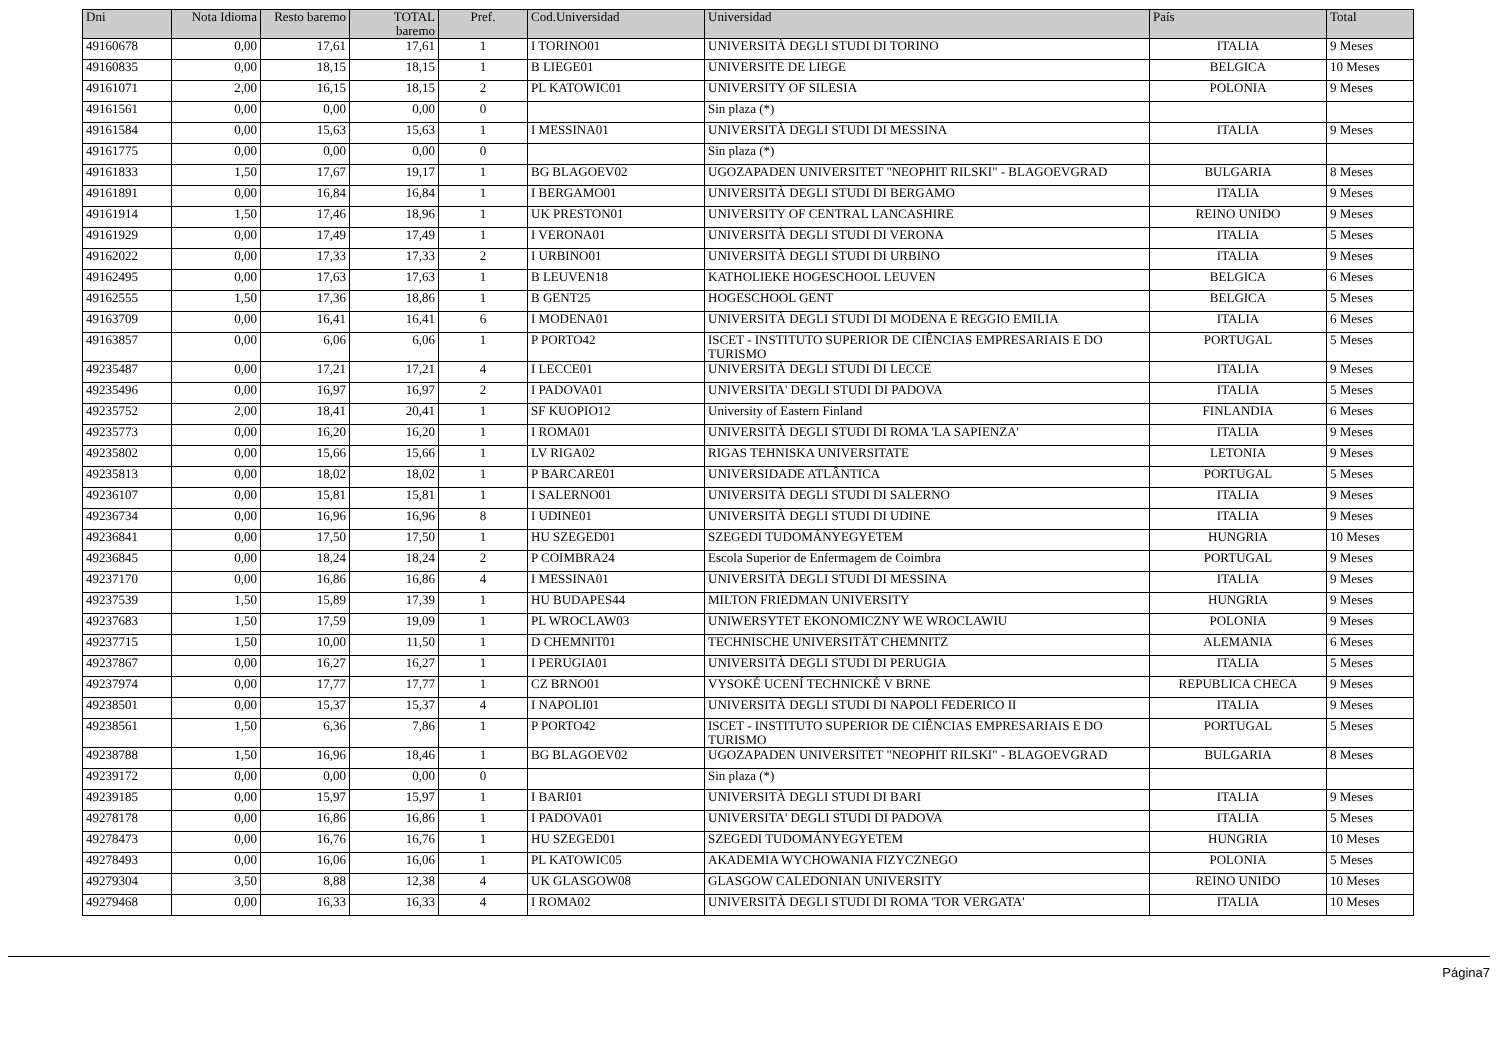| Dni | Nota Idioma | Resto baremo | TOTAL baremo | Pref. | Cod.Universidad | Universidad | País | Total |
| --- | --- | --- | --- | --- | --- | --- | --- | --- |
| 49160678 | 0,00 | 17,61 | 17,61 | 1 | I TORINO01 | UNIVERSITÀ DEGLI STUDI DI TORINO | ITALIA | 9 Meses |
| 49160835 | 0,00 | 18,15 | 18,15 | 1 | B LIEGE01 | UNIVERSITE DE LIEGE | BELGICA | 10 Meses |
| 49161071 | 2,00 | 16,15 | 18,15 | 2 | PL KATOWIC01 | UNIVERSITY OF SILESIA | POLONIA | 9 Meses |
| 49161561 | 0,00 | 0,00 | 0,00 | 0 | | Sin plaza (*) | | |
| 49161584 | 0,00 | 15,63 | 15,63 | 1 | I MESSINA01 | UNIVERSITÀ DEGLI STUDI DI MESSINA | ITALIA | 9 Meses |
| 49161775 | 0,00 | 0,00 | 0,00 | 0 | | Sin plaza (*) | | |
| 49161833 | 1,50 | 17,67 | 19,17 | 1 | BG BLAGOEV02 | UGOZAPADEN UNIVERSITET "NEOPHIT RILSKI" - BLAGOEVGRAD | BULGARIA | 8 Meses |
| 49161891 | 0,00 | 16,84 | 16,84 | 1 | I BERGAMO01 | UNIVERSITÀ DEGLI STUDI DI BERGAMO | ITALIA | 9 Meses |
| 49161914 | 1,50 | 17,46 | 18,96 | 1 | UK PRESTON01 | UNIVERSITY OF CENTRAL LANCASHIRE | REINO UNIDO | 9 Meses |
| 49161929 | 0,00 | 17,49 | 17,49 | 1 | I VERONA01 | UNIVERSITÀ DEGLI STUDI DI VERONA | ITALIA | 5 Meses |
| 49162022 | 0,00 | 17,33 | 17,33 | 2 | I URBINO01 | UNIVERSITÀ DEGLI STUDI DI URBINO | ITALIA | 9 Meses |
| 49162495 | 0,00 | 17,63 | 17,63 | 1 | B LEUVEN18 | KATHOLIEKE HOGESCHOOL LEUVEN | BELGICA | 6 Meses |
| 49162555 | 1,50 | 17,36 | 18,86 | 1 | B GENT25 | HOGESCHOOL GENT | BELGICA | 5 Meses |
| 49163709 | 0,00 | 16,41 | 16,41 | 6 | I MODENA01 | UNIVERSITÀ DEGLI STUDI DI MODENA E REGGIO EMILIA | ITALIA | 6 Meses |
| 49163857 | 0,00 | 6,06 | 6,06 | 1 | P PORTO42 | ISCET - INSTITUTO SUPERIOR DE CIÊNCIAS EMPRESARIAIS E DO TURISMO | PORTUGAL | 5 Meses |
| 49235487 | 0,00 | 17,21 | 17,21 | 4 | I LECCE01 | UNIVERSITÀ DEGLI STUDI DI LECCE | ITALIA | 9 Meses |
| 49235496 | 0,00 | 16,97 | 16,97 | 2 | I PADOVA01 | UNIVERSITA' DEGLI STUDI DI PADOVA | ITALIA | 5 Meses |
| 49235752 | 2,00 | 18,41 | 20,41 | 1 | SF KUOPIO12 | University of Eastern Finland | FINLANDIA | 6 Meses |
| 49235773 | 0,00 | 16,20 | 16,20 | 1 | I ROMA01 | UNIVERSITÀ DEGLI STUDI DI ROMA 'LA SAPIENZA' | ITALIA | 9 Meses |
| 49235802 | 0,00 | 15,66 | 15,66 | 1 | LV RIGA02 | RIGAS TEHNISKA UNIVERSITATE | LETONIA | 9 Meses |
| 49235813 | 0,00 | 18,02 | 18,02 | 1 | P BARCARE01 | UNIVERSIDADE ATLÂNTICA | PORTUGAL | 5 Meses |
| 49236107 | 0,00 | 15,81 | 15,81 | 1 | I SALERNO01 | UNIVERSITÀ DEGLI STUDI DI SALERNO | ITALIA | 9 Meses |
| 49236734 | 0,00 | 16,96 | 16,96 | 8 | I UDINE01 | UNIVERSITÀ DEGLI STUDI DI UDINE | ITALIA | 9 Meses |
| 49236841 | 0,00 | 17,50 | 17,50 | 1 | HU SZEGED01 | SZEGEDI TUDOMÁNYEGYETEM | HUNGRIA | 10 Meses |
| 49236845 | 0,00 | 18,24 | 18,24 | 2 | P COIMBRA24 | Escola Superior de Enfermagem de Coimbra | PORTUGAL | 9 Meses |
| 49237170 | 0,00 | 16,86 | 16,86 | 4 | I MESSINA01 | UNIVERSITÀ DEGLI STUDI DI MESSINA | ITALIA | 9 Meses |
| 49237539 | 1,50 | 15,89 | 17,39 | 1 | HU BUDAPES44 | MILTON FRIEDMAN UNIVERSITY | HUNGRIA | 9 Meses |
| 49237683 | 1,50 | 17,59 | 19,09 | 1 | PL WROCLAW03 | UNIWERSYTET EKONOMICZNY WE WROCLAWIU | POLONIA | 9 Meses |
| 49237715 | 1,50 | 10,00 | 11,50 | 1 | D CHEMNIT01 | TECHNISCHE UNIVERSITÄT CHEMNITZ | ALEMANIA | 6 Meses |
| 49237867 | 0,00 | 16,27 | 16,27 | 1 | I PERUGIA01 | UNIVERSITÀ DEGLI STUDI DI PERUGIA | ITALIA | 5 Meses |
| 49237974 | 0,00 | 17,77 | 17,77 | 1 | CZ BRNO01 | VYSOKÉ UCENÍ TECHNICKÉ V BRNE | REPUBLICA CHECA | 9 Meses |
| 49238501 | 0,00 | 15,37 | 15,37 | 4 | I NAPOLI01 | UNIVERSITÀ DEGLI STUDI DI NAPOLI FEDERICO II | ITALIA | 9 Meses |
| 49238561 | 1,50 | 6,36 | 7,86 | 1 | P PORTO42 | ISCET - INSTITUTO SUPERIOR DE CIÊNCIAS EMPRESARIAIS E DO TURISMO | PORTUGAL | 5 Meses |
| 49238788 | 1,50 | 16,96 | 18,46 | 1 | BG BLAGOEV02 | UGOZAPADEN UNIVERSITET "NEOPHIT RILSKI" - BLAGOEVGRAD | BULGARIA | 8 Meses |
| 49239172 | 0,00 | 0,00 | 0,00 | 0 | | Sin plaza (*) | | |
| 49239185 | 0,00 | 15,97 | 15,97 | 1 | I BARI01 | UNIVERSITÀ DEGLI STUDI DI BARI | ITALIA | 9 Meses |
| 49278178 | 0,00 | 16,86 | 16,86 | 1 | I PADOVA01 | UNIVERSITA' DEGLI STUDI DI PADOVA | ITALIA | 5 Meses |
| 49278473 | 0,00 | 16,76 | 16,76 | 1 | HU SZEGED01 | SZEGEDI TUDOMÁNYEGYETEM | HUNGRIA | 10 Meses |
| 49278493 | 0,00 | 16,06 | 16,06 | 1 | PL KATOWIC05 | AKADEMIA WYCHOWANIA FIZYCZNEGO | POLONIA | 5 Meses |
| 49279304 | 3,50 | 8,88 | 12,38 | 4 | UK GLASGOW08 | GLASGOW CALEDONIAN UNIVERSITY | REINO UNIDO | 10 Meses |
| 49279468 | 0,00 | 16,33 | 16,33 | 4 | I ROMA02 | UNIVERSITÀ DEGLI STUDI DI ROMA 'TOR VERGATA' | ITALIA | 10 Meses |
Página7